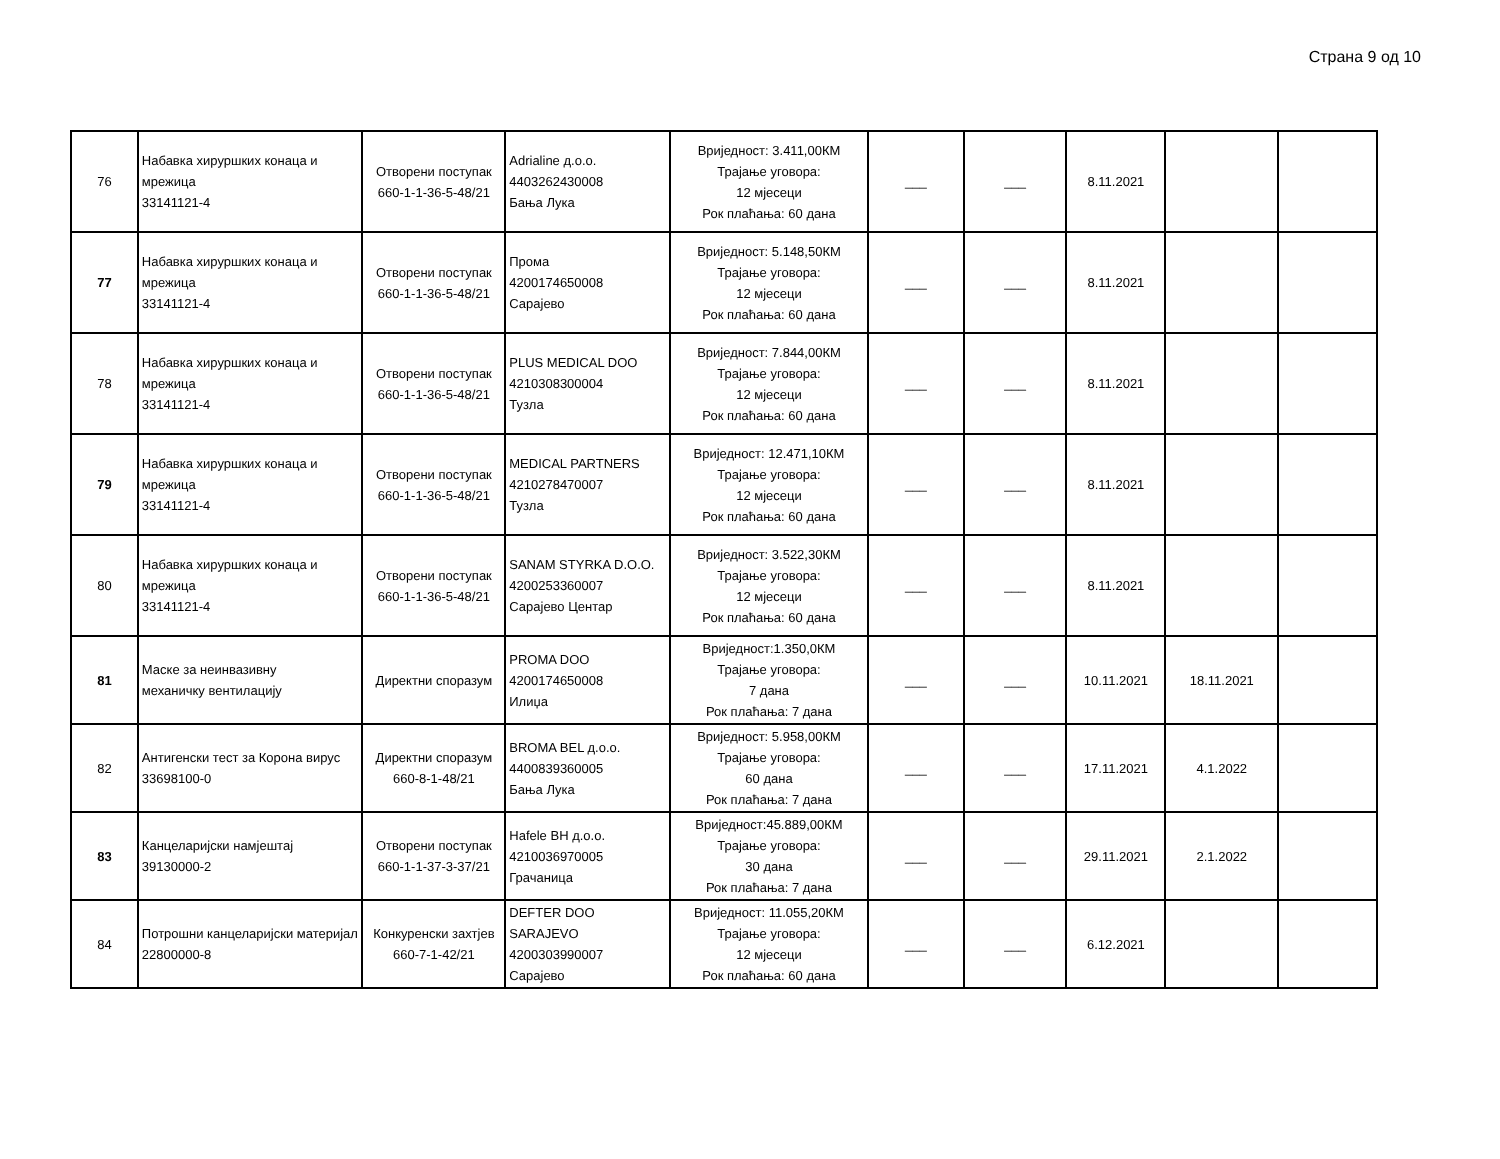Страна 9 од 10
| 76 | Набавка хируршких конаца и мрежица 33141121-4 | Отворени поступак 660-1-1-36-5-48/21 | Adrialine д.о.о. 4403262430008 Бања Лука | Вриједност: 3.411,00КМ Трајање уговора: 12 мјесеци Рок плаћања: 60 дана | ___ | ___ | 8.11.2021 | | |
| 77 | Набавка хируршких конаца и мрежица 33141121-4 | Отворени поступак 660-1-1-36-5-48/21 | Прома 4200174650008 Сарајево | Вриједност: 5.148,50КМ Трајање уговора: 12 мјесеци Рок плаћања: 60 дана | ___ | ___ | 8.11.2021 | | |
| 78 | Набавка хируршких конаца и мрежица 33141121-4 | Отворени поступак 660-1-1-36-5-48/21 | PLUS MEDICAL DOO 4210308300004 Тузла | Вриједност: 7.844,00КМ Трајање уговора: 12 мјесеци Рок плаћања: 60 дана | ___ | ___ | 8.11.2021 | | |
| 79 | Набавка хируршких конаца и мрежица 33141121-4 | Отворени поступак 660-1-1-36-5-48/21 | MEDICAL PARTNERS 4210278470007 Тузла | Вриједност: 12.471,10КМ Трајање уговора: 12 мјесеци Рок плаћања: 60 дана | ___ | ___ | 8.11.2021 | | |
| 80 | Набавка хируршких конаца и мрежица 33141121-4 | Отворени поступак 660-1-1-36-5-48/21 | SANAM STYRKA D.O.O. 4200253360007 Сарајево Центар | Вриједност: 3.522,30КМ Трајање уговора: 12 мјесеци Рок плаћања: 60 дана | ___ | ___ | 8.11.2021 | | |
| 81 | Маске за неинвазивну механичку вентилацију | Директни споразум | PROMA DOO 4200174650008 Илиџа | Вриједност:1.350,0КМ Трајање уговора: 7 дана Рок плаћања: 7 дана | ___ | ___ | 10.11.2021 | 18.11.2021 | |
| 82 | Антигенски тест за Корона вирус 33698100-0 | Директни споразум 660-8-1-48/21 | BROMA BEL д.о.о. 4400839360005 Бања Лука | Вриједност: 5.958,00КМ Трајање уговора: 60 дана Рок плаћања: 7 дана | ___ | ___ | 17.11.2021 | 4.1.2022 | |
| 83 | Канцеларијски намјештај 39130000-2 | Отворени поступак 660-1-1-37-3-37/21 | Hafele BH д.о.о. 4210036970005 Грачаница | Вриједност:45.889,00КМ Трајање уговора: 30 дана Рок плаћања: 7 дана | ___ | ___ | 29.11.2021 | 2.1.2022 | |
| 84 | Потрошни канцеларијски материјал 22800000-8 | Конкуренски захтјев 660-7-1-42/21 | DEFTER DOO SARAJEVO 4200303990007 Сарајево | Вриједност: 11.055,20КМ Трајање уговора: 12 мјесеци Рок плаћања: 60 дана | ___ | ___ | 6.12.2021 | | |